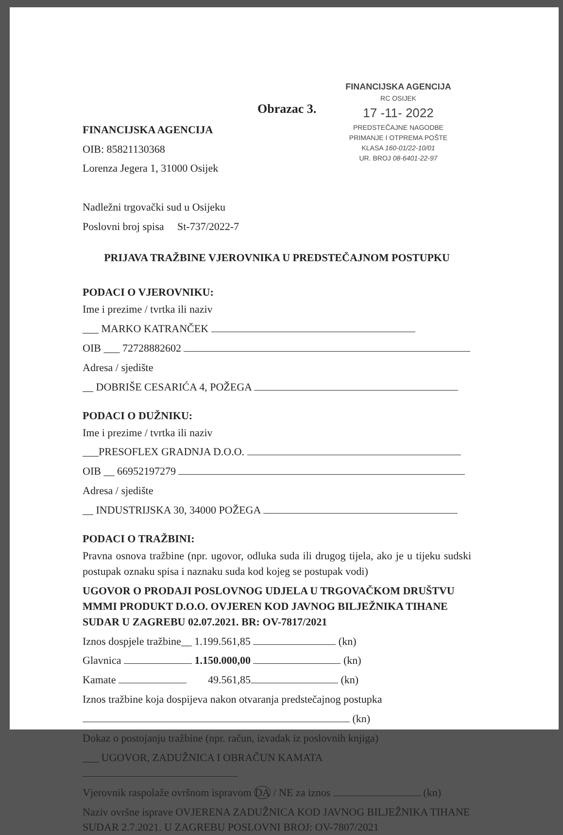Obrazac 3.
FINANCIJSKA AGENCIJA
OIB: 85821130368
Lorenza Jegera 1, 31000 Osijek
FINANCIJSKA AGENCIJA
RC OSIJEK
17 -11- 2022
PREDSTEČAJNE NAGODBE
PRIMANJE I OTPREMA POŠTE
KLASA 160-01/22-10/01
UR. BROJ 08-6401-22-97
Nadležni trgovački sud u Osijeku
Poslovni broj spisa St-737/2022-7
PRIJAVA TRAŽBINE VJEROVNIKA U PREDSTEČAJNOM POSTUPKU
PODACI O VJEROVNIKU:
Ime i prezime / tvrtka ili naziv
___ MARKO KATRANČEK
OIB ___ 72728882602
Adresa / sjedište
__ DOBRIŠE CESARIĆA 4, POŽEGA
PODACI O DUŽNIKU:
Ime i prezime / tvrtka ili naziv
___PRESOFLEX GRADNJA D.O.O.
OIB __ 66952197279
Adresa / sjedište
__ INDUSTRIJSKA 30, 34000 POŽEGA
PODACI O TRAŽBINI:
Pravna osnova tražbine (npr. ugovor, odluka suda ili drugog tijela, ako je u tijeku sudski postupak oznaku spisa i naznaku suda kod kojeg se postupak vodi)
UGOVOR O PRODAJI POSLOVNOG UDJELA U TRGOVAČKOM DRUŠTVU MMMI PRODUKT D.O.O. OVJEREN KOD JAVNOG BILJEŽNIKA TIHANE SUDAR U ZAGREBU 02.07.2021. BR: OV-7817/2021
Iznos dospjele tražbine__ 1.199.561,85 (kn)
Glavnica 1.150.000,00 (kn)
Kamate 49.561,85 (kn)
Iznos tražbine koja dospijeva nakon otvaranja predstečajnog postupka
(kn)
Dokaz o postojanju tražbine (npr. račun, izvadak iz poslovnih knjiga)
___ UGOVOR, ZADUŽNICA I OBRAČUN KAMATA
Vjerovnik raspolaže ovršnom ispravom DA / NE za iznos (kn)
Naziv ovršne isprave OVJERENA ZADUŽNICA KOD JAVNOG BILJEŽNIKA TIHANE SUDAR 2.7.2021. U ZAGREBU POSLOVNI BROJ: OV-7807/2021